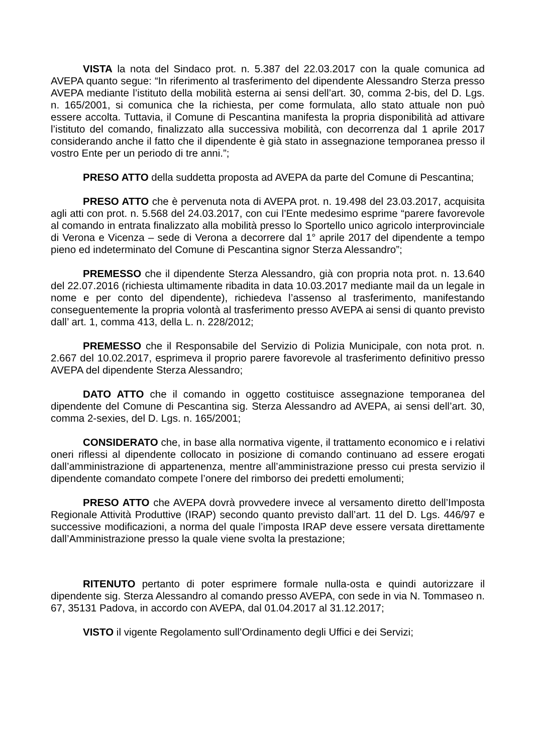VISTA la nota del Sindaco prot. n. 5.387 del 22.03.2017 con la quale comunica ad AVEPA quanto segue: “In riferimento al trasferimento del dipendente Alessandro Sterza presso AVEPA mediante l’istituto della mobilità esterna ai sensi dell’art. 30, comma 2-bis, del D. Lgs. n. 165/2001, si comunica che la richiesta, per come formulata, allo stato attuale non può essere accolta. Tuttavia, il Comune di Pescantina manifesta la propria disponibilità ad attivare l’istituto del comando, finalizzato alla successiva mobilità, con decorrenza dal 1 aprile 2017 considerando anche il fatto che il dipendente è già stato in assegnazione temporanea presso il vostro Ente per un periodo di tre anni.”;
PRESO ATTO della suddetta proposta ad AVEPA da parte del Comune di Pescantina;
PRESO ATTO che è pervenuta nota di AVEPA prot. n. 19.498 del 23.03.2017, acquisita agli atti con prot. n. 5.568 del 24.03.2017, con cui l’Ente medesimo esprime “parere favorevole al comando in entrata finalizzato alla mobilità presso lo Sportello unico agricolo interprovinciale di Verona e Vicenza – sede di Verona a decorrere dal 1° aprile 2017 del dipendente a tempo pieno ed indeterminato del Comune di Pescantina signor Sterza Alessandro”;
PREMESSO che il dipendente Sterza Alessandro, già con propria nota prot. n. 13.640 del 22.07.2016 (richiesta ultimamente ribadita in data 10.03.2017 mediante mail da un legale in nome e per conto del dipendente), richiedeva l’assenso al trasferimento, manifestando conseguentemente la propria volontà al trasferimento presso AVEPA ai sensi di quanto previsto dall’ art. 1, comma 413, della L. n. 228/2012;
PREMESSO che il Responsabile del Servizio di Polizia Municipale, con nota prot. n. 2.667 del 10.02.2017, esprimeva il proprio parere favorevole al trasferimento definitivo presso AVEPA del dipendente Sterza Alessandro;
DATO ATTO che il comando in oggetto costituisce assegnazione temporanea del dipendente del Comune di Pescantina sig. Sterza Alessandro ad AVEPA, ai sensi dell’art. 30, comma 2-sexies, del D. Lgs. n. 165/2001;
CONSIDERATO che, in base alla normativa vigente, il trattamento economico e i relativi oneri riflessi al dipendente collocato in posizione di comando continuano ad essere erogati dall’amministrazione di appartenenza, mentre all’amministrazione presso cui presta servizio il dipendente comandato compete l’onere del rimborso dei predetti emolumenti;
PRESO ATTO che AVEPA dovrà provvedere invece al versamento diretto dell’Imposta Regionale Attività Produttive (IRAP) secondo quanto previsto dall’art. 11 del D. Lgs. 446/97 e successive modificazioni, a norma del quale l’imposta IRAP deve essere versata direttamente dall’Amministrazione presso la quale viene svolta la prestazione;
RITENUTO pertanto di poter esprimere formale nulla-osta e quindi autorizzare il dipendente sig. Sterza Alessandro al comando presso AVEPA, con sede in via N. Tommaseo n. 67, 35131 Padova, in accordo con AVEPA, dal 01.04.2017 al 31.12.2017;
VISTO il vigente Regolamento sull’Ordinamento degli Uffici e dei Servizi;